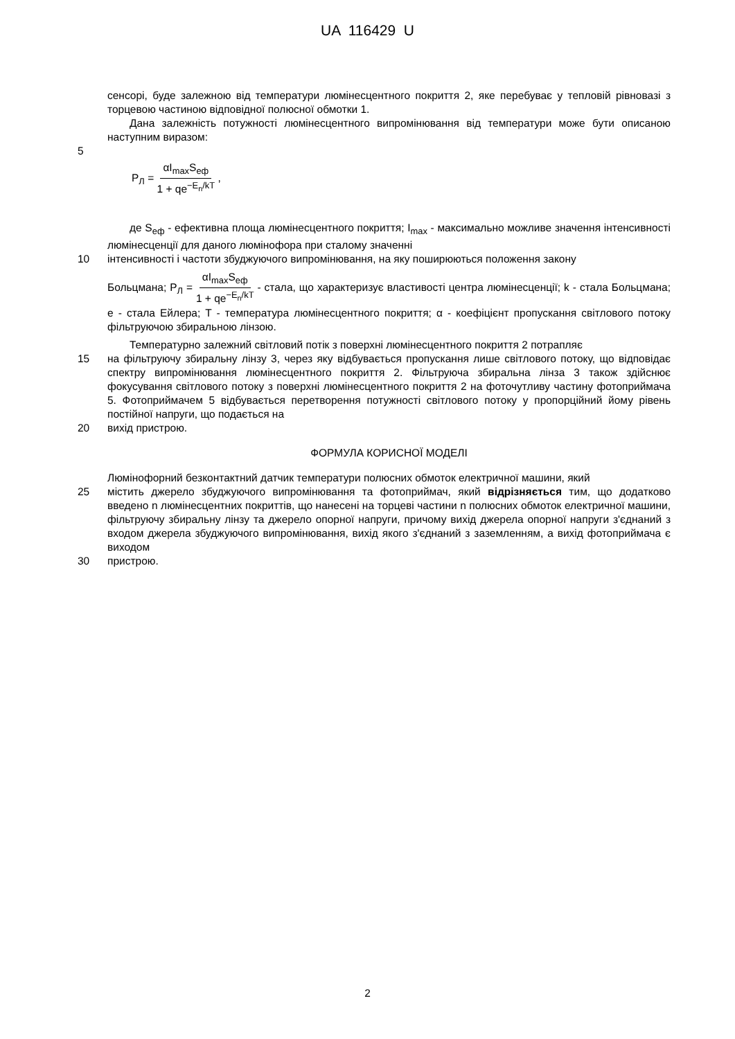UA 116429 U
сенсорі, буде залежною від температури люмінесцентного покриття 2, яке перебуває у тепловій рівновазі з торцевою частиною відповідної полюсної обмотки 1.
Дана залежність потужності люмінесцентного випромінювання від температури може бути описаною наступним виразом:
5
P<sub>Л</sub> = αI<sub>max</sub>S<sub>еф</sub> 1 + qe<sup>−E<sub>n</sub>/kT</sup> ,
де S<sub>еф</sub> - ефективна площа люмінесцентного покриття; I<sub>max</sub> - максимально можливе значення інтенсивності люмінесценції для даного люмінофора при сталому значенні
10 інтенсивності і частоти збуджуючого випромінювання, на яку поширюються положення закону
Больцмана; P<sub>Л</sub> = αI<sub>max</sub>S<sub>еф</sub> 1 + qe<sup>−E<sub>n</sub>/kT</sup> - стала, що характеризує властивості центра люмінесценції; k - стала Больцмана; e - стала Ейлера; T - температура люмінесцентного покриття; α - коефіцієнт пропускання світлового потоку фільтруючою збиральною лінзою.
Температурно залежний світловий потік з поверхні люмінесцентного покриття 2 потрапляє
15 на фільтруючу збиральну лінзу 3, через яку відбувається пропускання лише світлового потоку, що відповідає спектру випромінювання люмінесцентного покриття 2. Фільтруюча збиральна лінза 3 також здійснює фокусування світлового потоку з поверхні люмінесцентного покриття 2 на фоточутливу частину фотоприймача 5. Фотоприймачем 5 відбувається перетворення потужності світлового потоку у пропорційний йому рівень постійної напруги, що подається на
20 вихід пристрою.
ФОРМУЛА КОРИСНОЇ МОДЕЛІ
Люмінофорний безконтактний датчик температури полюсних обмоток електричної машини, який
25 містить джерело збуджуючого випромінювання та фотоприймач, який відрізняється тим, що додатково введено n люмінесцентних покриттів, що нанесені на торцеві частини n полюсних обмоток електричної машини, фільтруючу збиральну лінзу та джерело опорної напруги, причому вихід джерела опорної напруги з'єднаний з входом джерела збуджуючого випромінювання, вихід якого з'єднаний з заземленням, а вихід фотоприймача є виходом
30 пристрою.
2